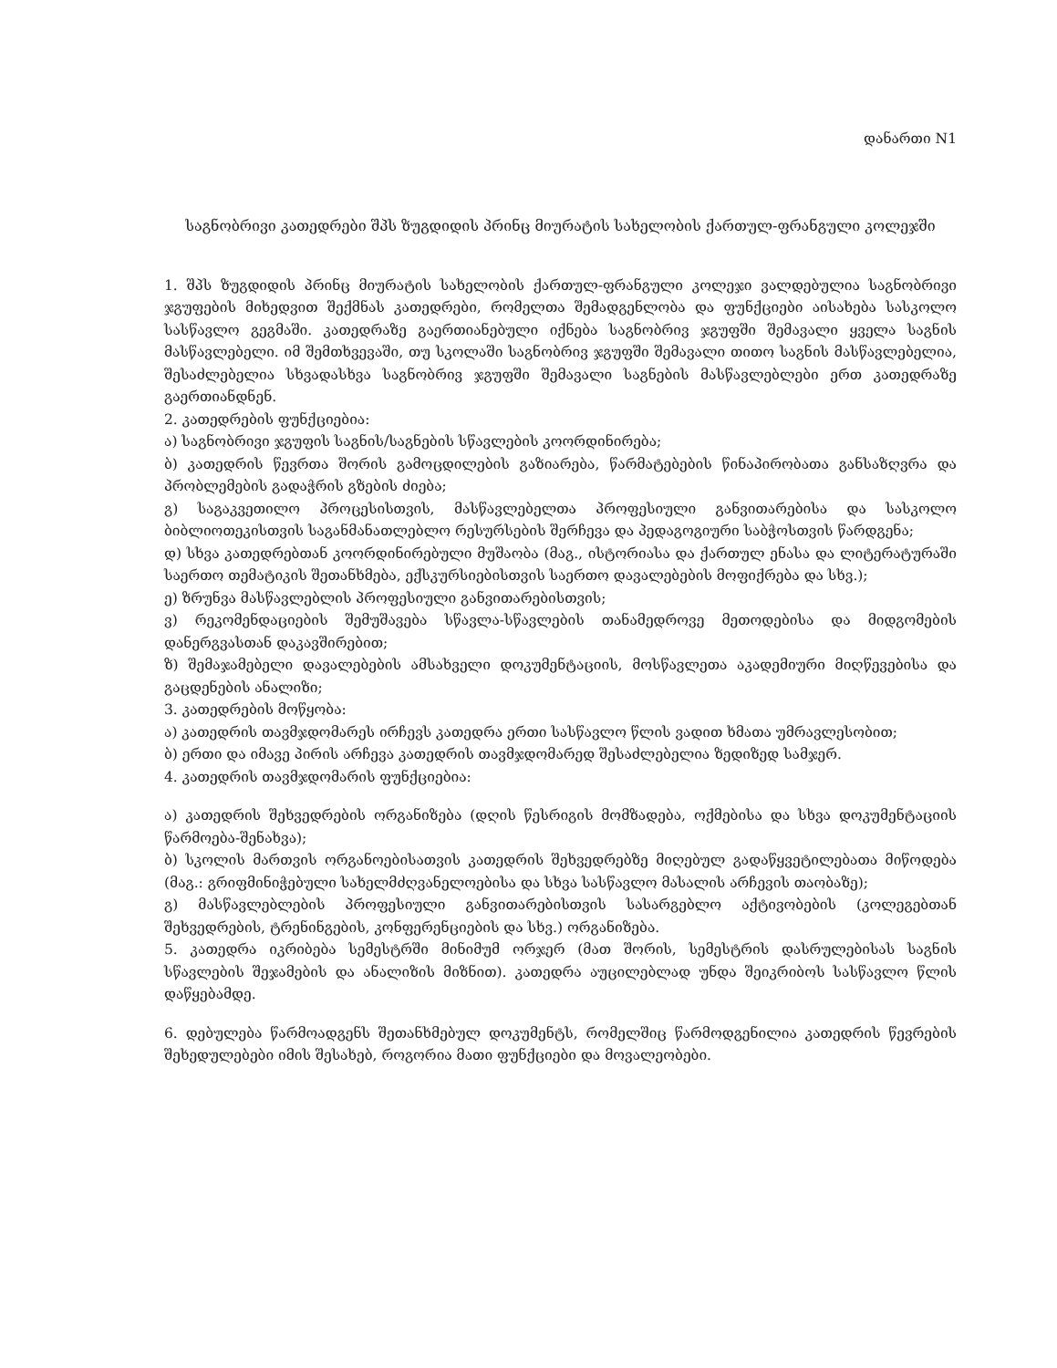დანართი N1
საგნობრივი კათედრები შპს ზუგდიდის პრინც მიურატის სახელობის ქართულ-ფრანგული კოლეჯში
1. შპს ზუგდიდის პრინც მიურატის სახელობის ქართულ-ფრანგული კოლეჯი ვალდებულია საგნობრივი ჯგუფების მიხედვით შექმნას კათედრები, რომელთა შემადგენლობა და ფუნქციები აისახება სასკოლო სასწავლო გეგმაში. კათედრაზე გაერთიანებული იქნება საგნობრივ ჯგუფში შემავალი ყველა საგნის მასწავლებელი. იმ შემთხვევაში, თუ სკოლაში საგნობრივ ჯგუფში შემავალი თითო საგნის მასწავლებელია, შესაძლებელია სხვადასხვა საგნობრივ ჯგუფში შემავალი საგნების მასწავლებლები ერთ კათედრაზე გაერთიანდნენ.
2. კათედრების ფუნქციებია:
ა) საგნობრივი ჯგუფის საგნის/საგნების სწავლების კოორდინირება;
ბ) კათედრის წევრთა შორის გამოცდილების გაზიარება, წარმატებების წინაპირობათა განსაზღვრა და პრობლემების გადაჭრის გზების ძიება;
გ) საგაკვეთილო პროცესისთვის, მასწავლებელთა პროფესიული განვითარებისა და სასკოლო ბიბლიოთეკისთვის საგანმანათლებლო რესურსების შერჩევა და პედაგოგიური საბჭოსთვის წარდგენა;
დ) სხვა კათედრებთან კოორდინირებული მუშაობა (მაგ., ისტორიასა და ქართულ ენასა და ლიტერატურაში საერთო თემატიკის შეთანხმება, ექსკურსიებისთვის საერთო დავალებების მოფიქრება და სხვ.);
ე) ზრუნვა მასწავლებლის პროფესიული განვითარებისთვის;
ვ) რეკომენდაციების შემუშავება სწავლა-სწავლების თანამედროვე მეთოდებისა და მიდგომების დანერგვასთან დაკავშირებით;
ზ) შემაჯამებელი დავალებების ამსახველი დოკუმენტაციის, მოსწავლეთა აკადემიური მიღწევებისა და გაცდენების ანალიზი;
3. კათედრების მოწყობა:
ა) კათედრის თავმჯდომარეს ირჩევს კათედრა ერთი სასწავლო წლის ვადით ხმათა უმრავლესობით;
ბ) ერთი და იმავე პირის არჩევა კათედრის თავმჯდომარედ შესაძლებელია ზედიზედ სამჯერ.
4. კათედრის თავმჯდომარის ფუნქციებია:
ა) კათედრის შეხვედრების ორგანიზება (დღის წესრიგის მომზადება, ოქმებისა და სხვა დოკუმენტაციის წარმოება-შენახვა);
ბ) სკოლის მართვის ორგანოებისათვის კათედრის შეხვედრებზე მიღებულ გადაწყვეტილებათა მიწოდება (მაგ.: გრიფმინიჭებული სახელმძღვანელოებისა და სხვა სასწავლო მასალის არჩევის თაობაზე);
გ) მასწავლებლების პროფესიული განვითარებისთვის სასარგებლო აქტივობების (კოლეგებთან შეხვედრების, ტრენინგების, კონფერენციების და სხვ.) ორგანიზება.
5. კათედრა იკრიბება სემესტრში მინიმუმ ორჯერ (მათ შორის, სემესტრის დასრულებისას საგნის სწავლების შეჯამების და ანალიზის მიზნით). კათედრა აუცილებლად უნდა შეიკრიბოს სასწავლო წლის დაწყებამდე.
6. დებულება წარმოადგენს შეთანხმებულ დოკუმენტს, რომელშიც წარმოდგენილია კათედრის წევრების შეხედულებები იმის შესახებ, როგორია მათი ფუნქციები და მოვალეობები.